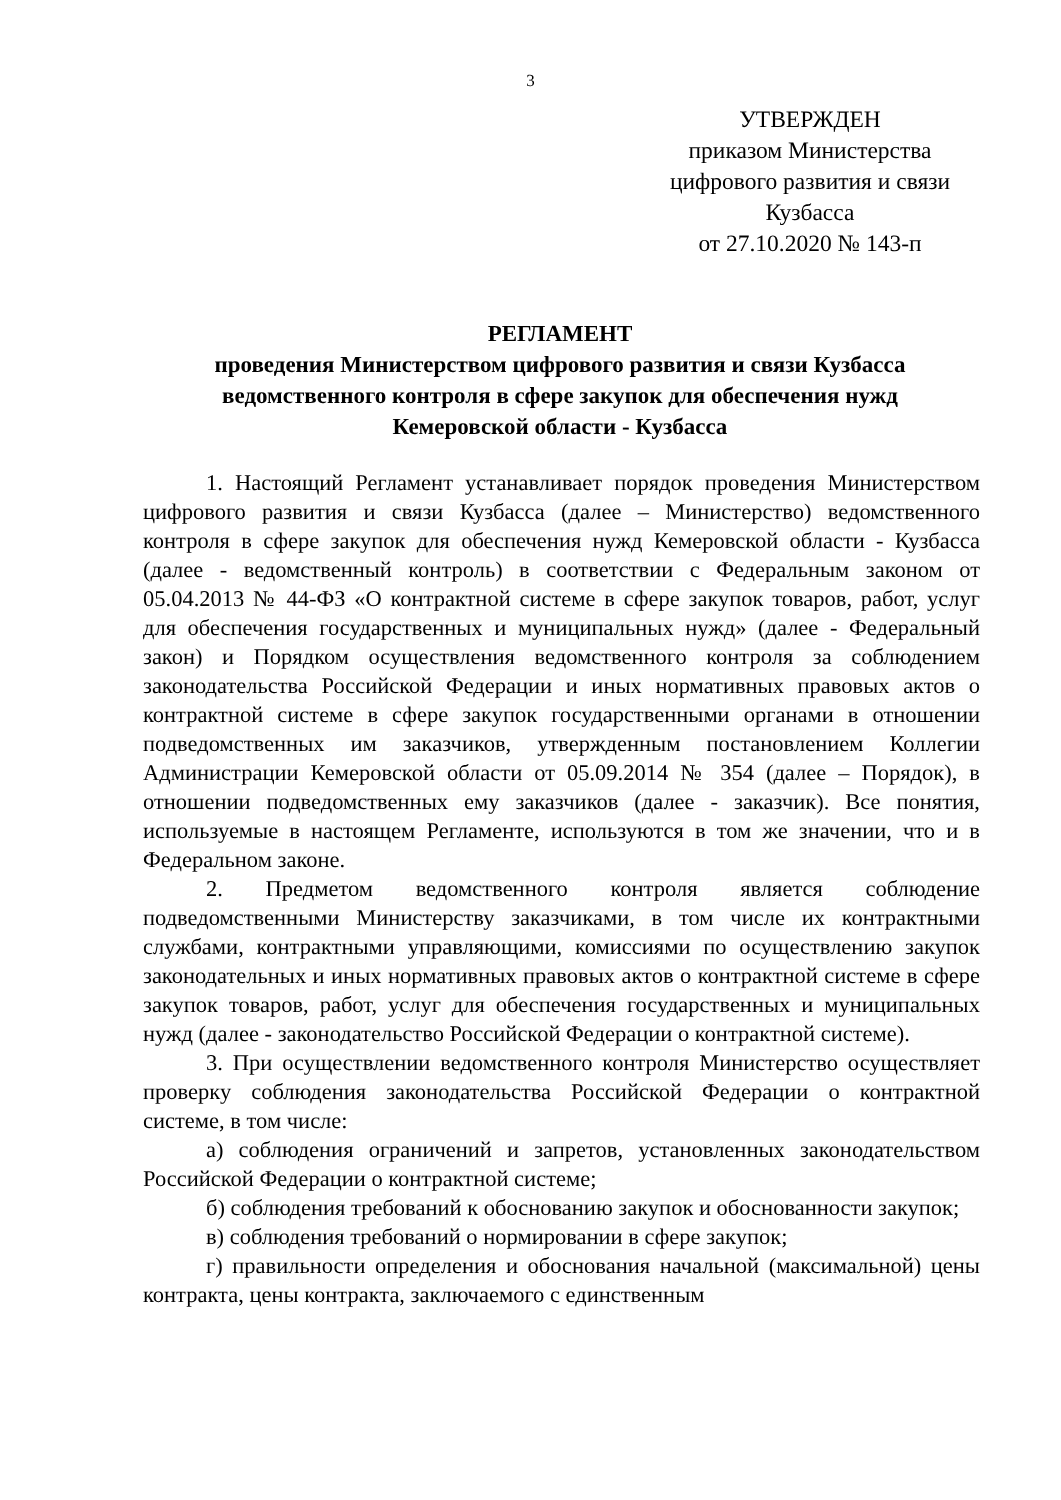3
УТВЕРЖДЕН
приказом Министерства
цифрового развития и связи
Кузбасса
от 27.10.2020 № 143-п
РЕГЛАМЕНТ
проведения Министерством цифрового развития и связи Кузбасса
ведомственного контроля в сфере закупок для обеспечения нужд
Кемеровской области - Кузбасса
1. Настоящий Регламент устанавливает порядок проведения Министерством цифрового развития и связи Кузбасса (далее – Министерство) ведомственного контроля в сфере закупок для обеспечения нужд Кемеровской области - Кузбасса (далее - ведомственный контроль) в соответствии с Федеральным законом от 05.04.2013 № 44-ФЗ «О контрактной системе в сфере закупок товаров, работ, услуг для обеспечения государственных и муниципальных нужд» (далее - Федеральный закон) и Порядком осуществления ведомственного контроля за соблюдением законодательства Российской Федерации и иных нормативных правовых актов о контрактной системе в сфере закупок государственными органами в отношении подведомственных им заказчиков, утвержденным постановлением Коллегии Администрации Кемеровской области от 05.09.2014 № 354 (далее – Порядок), в отношении подведомственных ему заказчиков (далее - заказчик). Все понятия, используемые в настоящем Регламенте, используются в том же значении, что и в Федеральном законе.
2. Предметом ведомственного контроля является соблюдение подведомственными Министерству заказчиками, в том числе их контрактными службами, контрактными управляющими, комиссиями по осуществлению закупок законодательных и иных нормативных правовых актов о контрактной системе в сфере закупок товаров, работ, услуг для обеспечения государственных и муниципальных нужд (далее - законодательство Российской Федерации о контрактной системе).
3. При осуществлении ведомственного контроля Министерство осуществляет проверку соблюдения законодательства Российской Федерации о контрактной системе, в том числе:
а) соблюдения ограничений и запретов, установленных законодательством Российской Федерации о контрактной системе;
б) соблюдения требований к обоснованию закупок и обоснованности закупок;
в) соблюдения требований о нормировании в сфере закупок;
г) правильности определения и обоснования начальной (максимальной) цены контракта, цены контракта, заключаемого с единственным